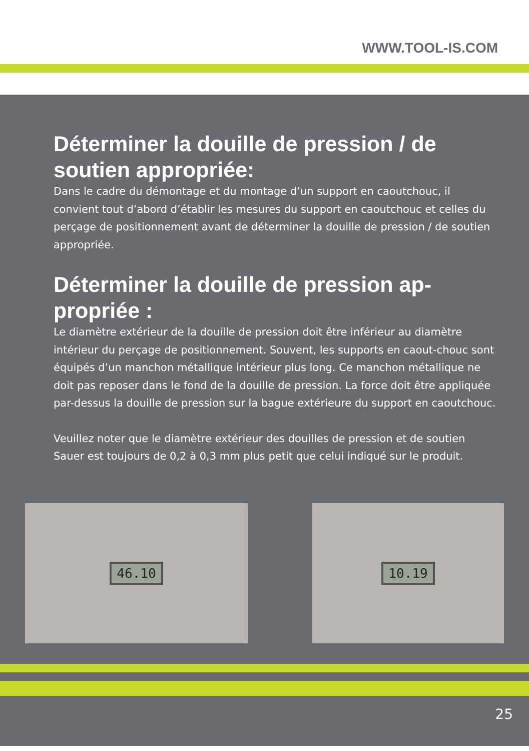WWW.TOOL-IS.COM
Déterminer la douille de pression / de soutien appropriée:
Dans le cadre du démontage et du montage d’un support en caoutchouc, il convient tout d’abord d’établir les mesures du support en caoutchouc et celles du perçage de positionnement avant de déterminer la douille de pression / de soutien appropriée.
Déterminer la douille de pression ap-propriée :
Le diamètre extérieur de la douille de pression doit être inférieur au diamètre intérieur du perçage de positionnement. Souvent, les supports en caout-chouc sont équipés d’un manchon métallique intérieur plus long. Ce manchon métallique ne doit pas reposer dans le fond de la douille de pression. La force doit être appliquée par-dessus la douille de pression sur la bague extérieure du support en caoutchouc.
Veuillez noter que le diamètre extérieur des douilles de pression et de soutien Sauer est toujours de 0,2 à 0,3 mm plus petit que celui indiqué sur le produit.
46.10 10.19
25